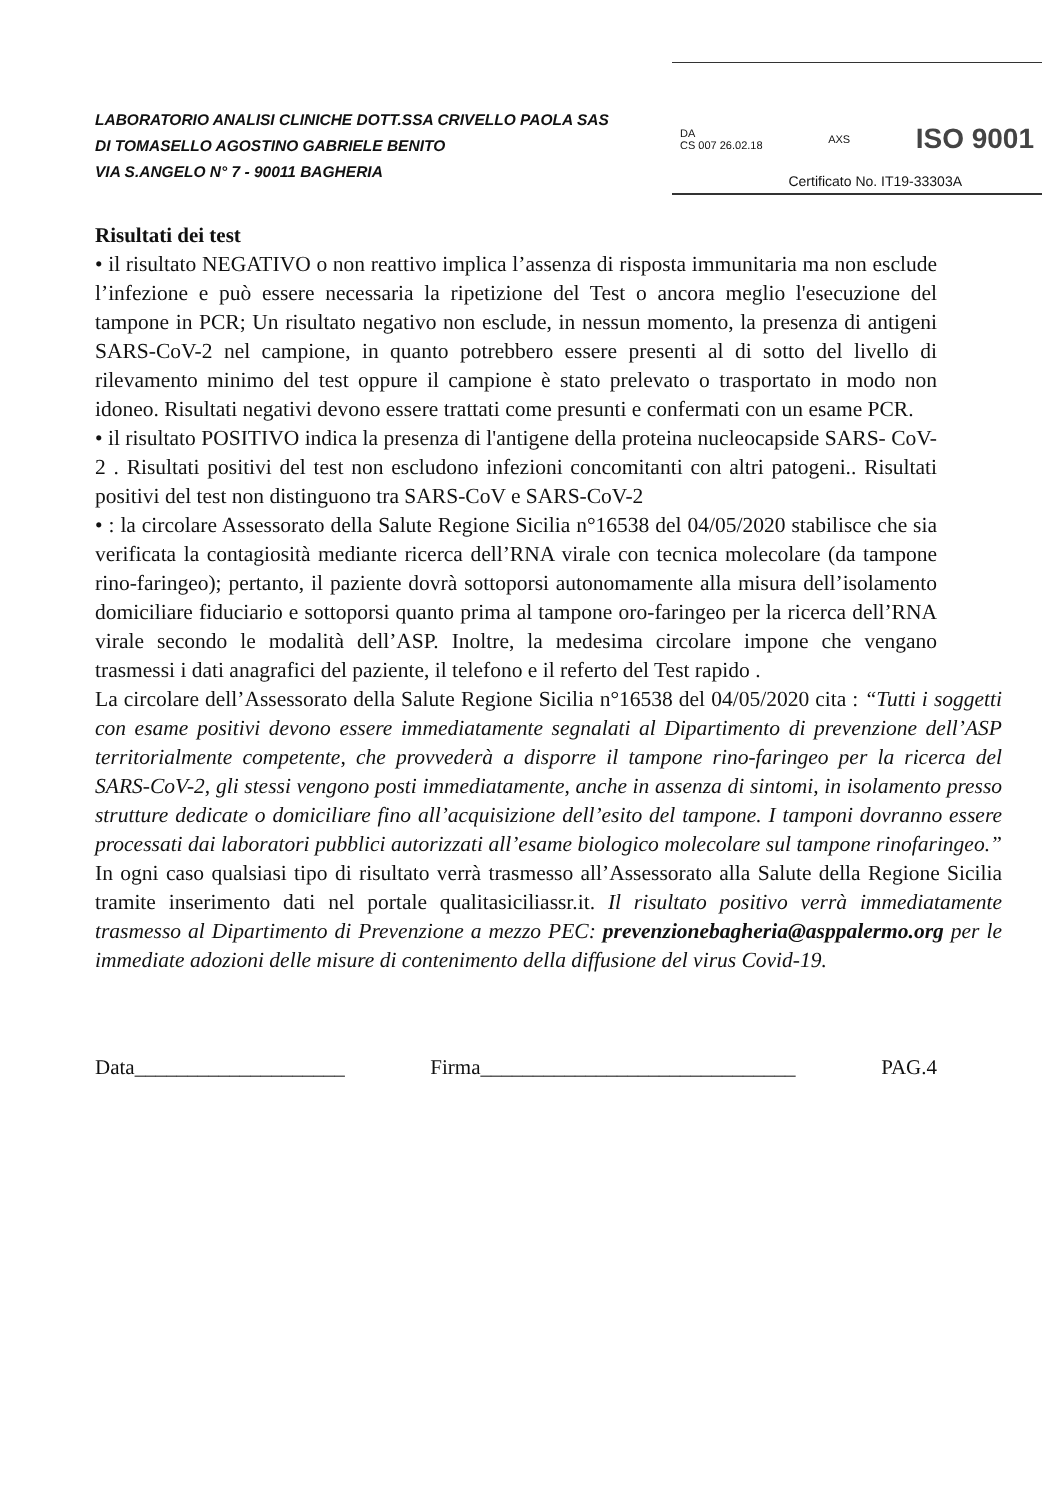LABORATORIO ANALISI CLINICHE DOTT.SSA CRIVELLO PAOLA SAS
DI TOMASELLO AGOSTINO GABRIELE BENITO
VIA S.ANGELO N° 7 - 90011 BAGHERIA
DA
CS 007 26.02.18 AXS ISO 9001
Certificato No. IT19-33303A
Risultati dei test
• il risultato NEGATIVO o non reattivo implica l’assenza di risposta immunitaria ma non esclude l’infezione e può essere necessaria la ripetizione del Test o ancora meglio l'esecuzione del tampone in PCR; Un risultato negativo non esclude, in nessun momento, la presenza di antigeni SARS-CoV-2 nel campione, in quanto potrebbero essere presenti al di sotto del livello di rilevamento minimo del test oppure il campione è stato prelevato o trasportato in modo non idoneo. Risultati negativi devono essere trattati come presunti e confermati con un esame PCR.
• il risultato POSITIVO indica la presenza di l'antigene della proteina nucleocapside SARS- CoV-2 . Risultati positivi del test non escludono infezioni concomitanti con altri patogeni.. Risultati positivi del test non distinguono tra SARS-CoV e SARS-CoV-2
• : la circolare Assessorato della Salute Regione Sicilia n°16538 del 04/05/2020 stabilisce che sia verificata la contagiosità mediante ricerca dell’RNA virale con tecnica molecolare (da tampone rino-faringeo); pertanto, il paziente dovrà sottoporsi autonomamente alla misura dell’isolamento domiciliare fiduciario e sottoporsi quanto prima al tampone oro-faringeo per la ricerca dell’RNA virale secondo le modalità dell’ASP. Inoltre, la medesima circolare impone che vengano trasmessi i dati anagrafici del paziente, il telefono e il referto del Test rapido .
La circolare dell’Assessorato della Salute Regione Sicilia n°16538 del 04/05/2020 cita : “Tutti i soggetti con esame positivi devono essere immediatamente segnalati al Dipartimento di prevenzione dell’ASP territorialmente competente, che provvederà a disporre il tampone rino-faringeo per la ricerca del SARS-CoV-2, gli stessi vengono posti immediatamente, anche in assenza di sintomi, in isolamento presso strutture dedicate o domiciliare fino all’acquisizione dell’esito del tampone. I tamponi dovranno essere processati dai laboratori pubblici autorizzati all’esame biologico molecolare sul tampone rinofaringeo.” In ogni caso qualsiasi tipo di risultato verrà trasmesso all’Assessorato alla Salute della Regione Sicilia tramite inserimento dati nel portale qualitasiciliassr.it. Il risultato positivo verrà immediatamente trasmesso al Dipartimento di Prevenzione a mezzo PEC: prevenzionebagheria@asppalermo.org per le immediate adozioni delle misure di contenimento della diffusione del virus Covid-19.
Data____________________ Firma______________________________ PAG.4